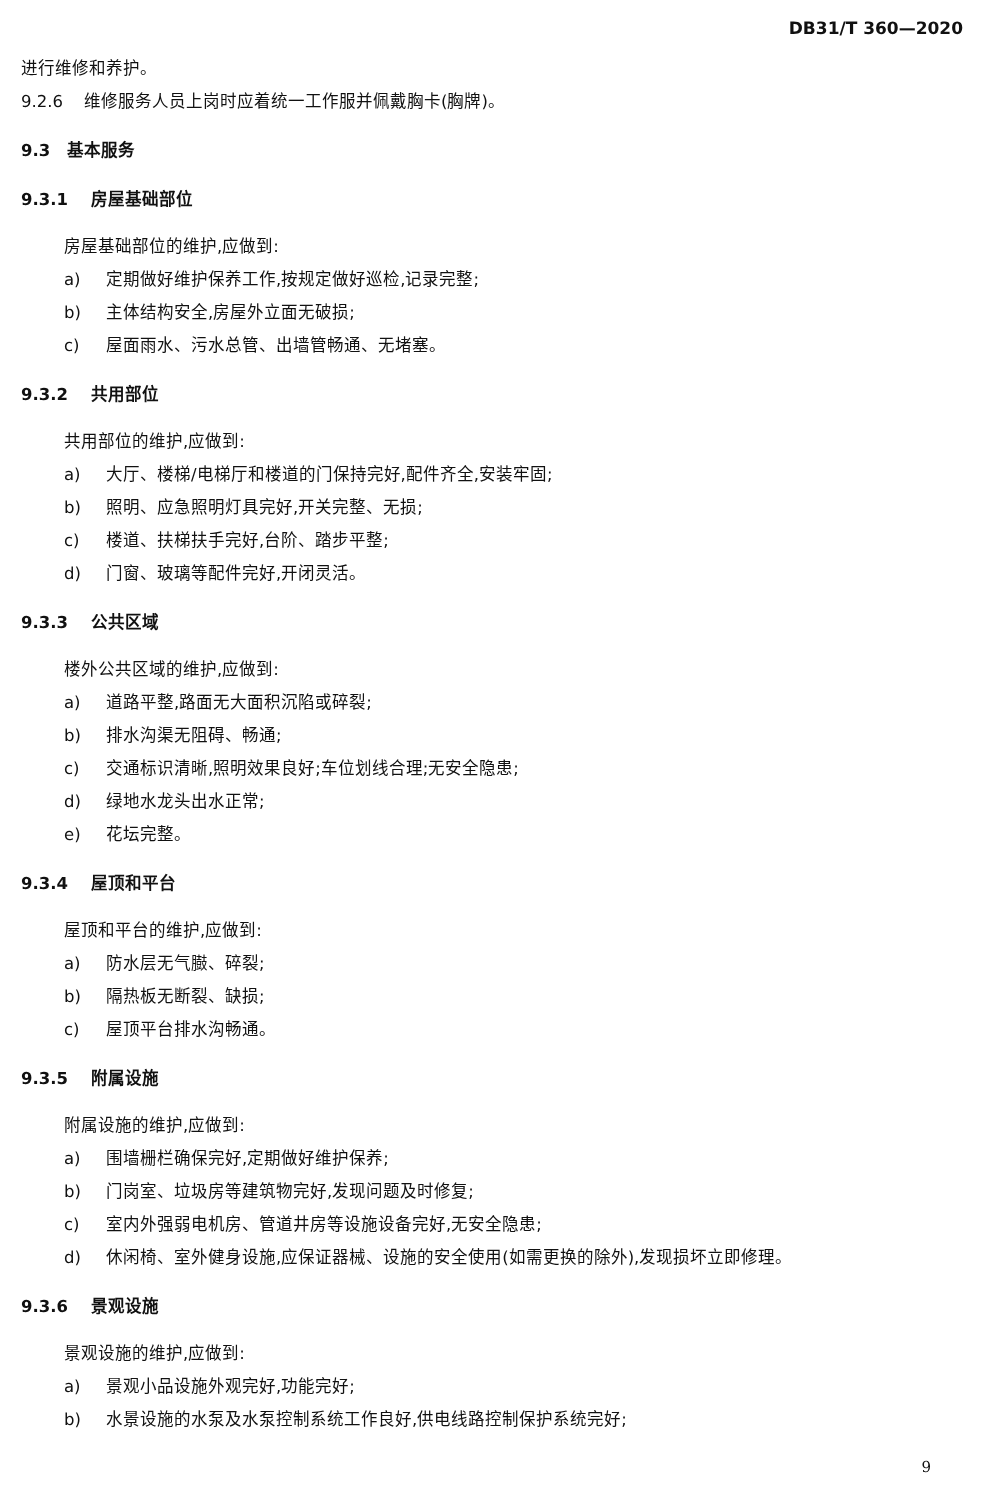DB31/T 360—2020
进行维修和养护。
9.2.6 维修服务人员上岗时应着统一工作服并佩戴胸卡(胸牌)。
9.3 基本服务
9.3.1 房屋基础部位
房屋基础部位的维护,应做到:
a) 定期做好维护保养工作,按规定做好巡检,记录完整;
b) 主体结构安全,房屋外立面无破损;
c) 屋面雨水、污水总管、出墙管畅通、无堵塞。
9.3.2 共用部位
共用部位的维护,应做到:
a) 大厅、楼梯/电梯厅和楼道的门保持完好,配件齐全,安装牢固;
b) 照明、应急照明灯具完好,开关完整、无损;
c) 楼道、扶梯扶手完好,台阶、踏步平整;
d) 门窗、玻璃等配件完好,开闭灵活。
9.3.3 公共区域
楼外公共区域的维护,应做到:
a) 道路平整,路面无大面积沉陷或碎裂;
b) 排水沟渠无阻碍、畅通;
c) 交通标识清晰,照明效果良好;车位划线合理;无安全隐患;
d) 绿地水龙头出水正常;
e) 花坛完整。
9.3.4 屋顶和平台
屋顶和平台的维护,应做到:
a) 防水层无气臌、碎裂;
b) 隔热板无断裂、缺损;
c) 屋顶平台排水沟畅通。
9.3.5 附属设施
附属设施的维护,应做到:
a) 围墙栅栏确保完好,定期做好维护保养;
b) 门岗室、垃圾房等建筑物完好,发现问题及时修复;
c) 室内外强弱电机房、管道井房等设施设备完好,无安全隐患;
d) 休闲椅、室外健身设施,应保证器械、设施的安全使用(如需更换的除外),发现损坏立即修理。
9.3.6 景观设施
景观设施的维护,应做到:
a) 景观小品设施外观完好,功能完好;
b) 水景设施的水泵及水泵控制系统工作良好,供电线路控制保护系统完好;
9